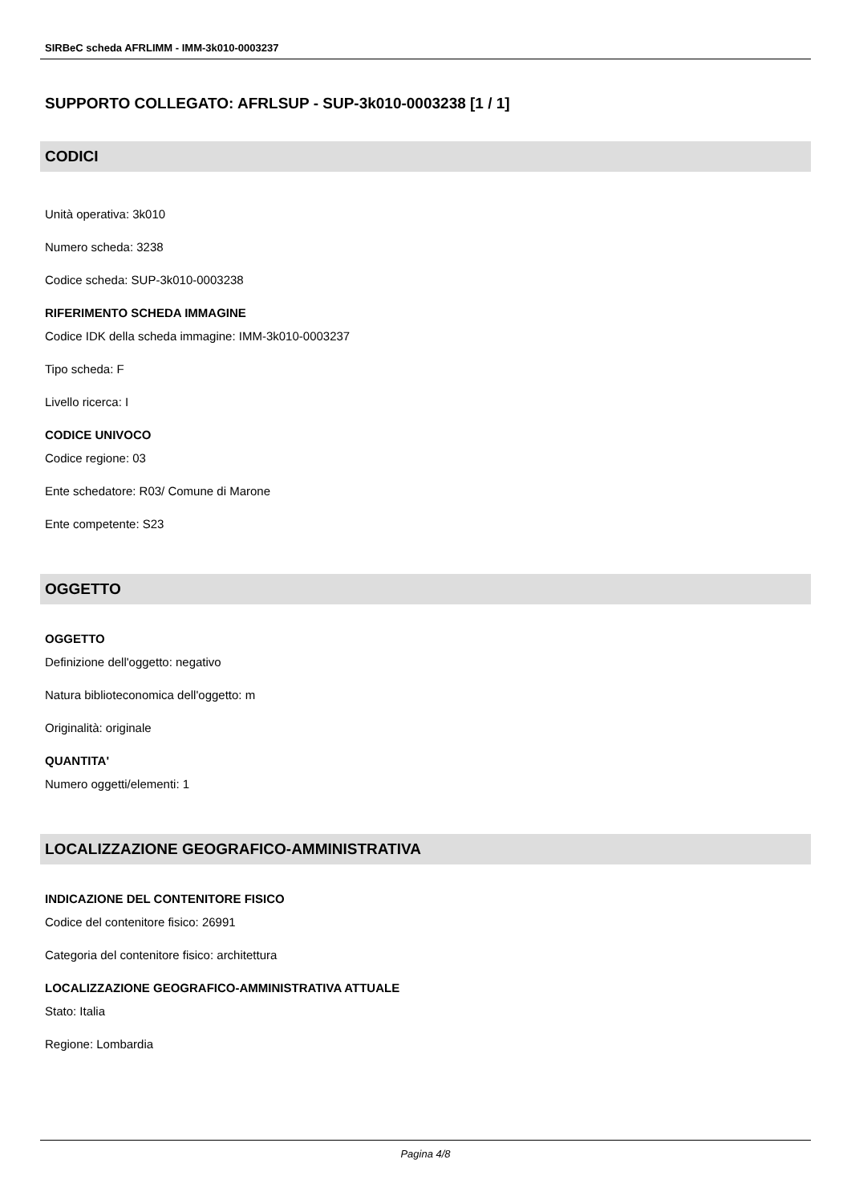SIRBeC scheda AFRLIMM - IMM-3k010-0003237
SUPPORTO COLLEGATO: AFRLSUP - SUP-3k010-0003238 [1 / 1]
CODICI
Unità operativa: 3k010
Numero scheda: 3238
Codice scheda: SUP-3k010-0003238
RIFERIMENTO SCHEDA IMMAGINE
Codice IDK della scheda immagine: IMM-3k010-0003237
Tipo scheda: F
Livello ricerca: I
CODICE UNIVOCO
Codice regione: 03
Ente schedatore: R03/ Comune di Marone
Ente competente: S23
OGGETTO
OGGETTO
Definizione dell'oggetto: negativo
Natura biblioteconomica dell'oggetto: m
Originalità: originale
QUANTITA'
Numero oggetti/elementi: 1
LOCALIZZAZIONE GEOGRAFICO-AMMINISTRATIVA
INDICAZIONE DEL CONTENITORE FISICO
Codice del contenitore fisico: 26991
Categoria del contenitore fisico: architettura
LOCALIZZAZIONE GEOGRAFICO-AMMINISTRATIVA ATTUALE
Stato: Italia
Regione: Lombardia
Pagina 4/8